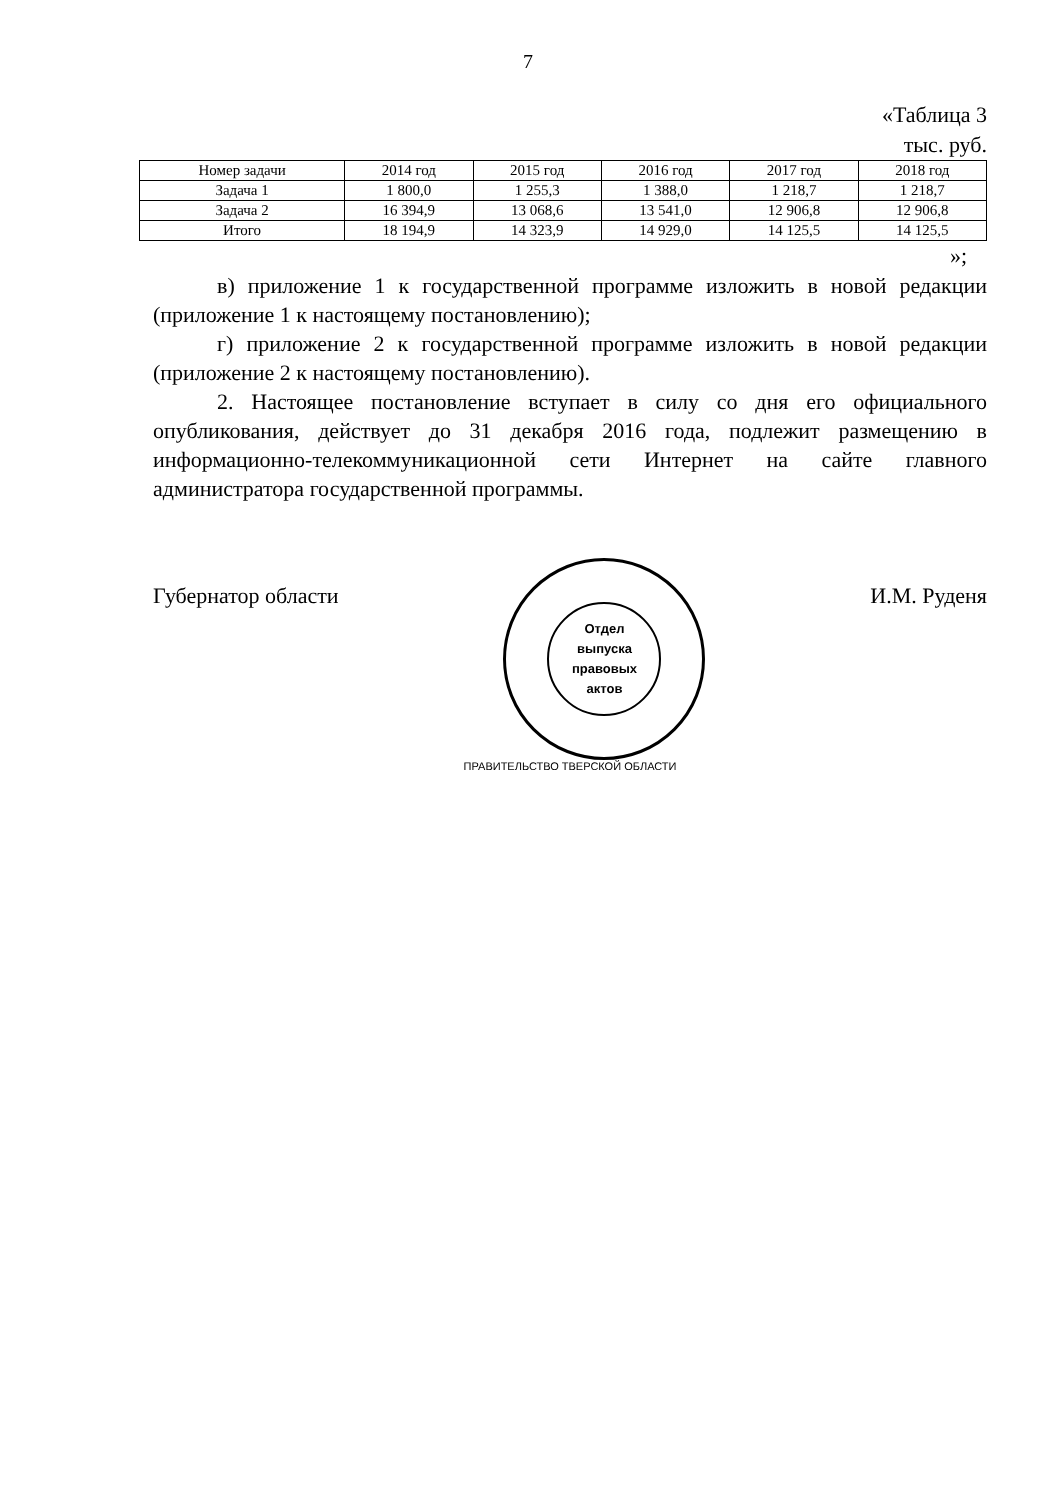7
«Таблица 3
тыс. руб.
| Номер задачи | 2014 год | 2015 год | 2016 год | 2017 год | 2018 год |
| --- | --- | --- | --- | --- | --- |
| Задача 1 | 1 800,0 | 1 255,3 | 1 388,0 | 1 218,7 | 1 218,7 |
| Задача 2 | 16 394,9 | 13 068,6 | 13 541,0 | 12 906,8 | 12 906,8 |
| Итого | 18 194,9 | 14 323,9 | 14 929,0 | 14 125,5 | 14 125,5 |
»;
в) приложение 1 к государственной программе изложить в новой редакции (приложение 1 к настоящему постановлению);
г) приложение 2 к государственной программе изложить в новой редакции (приложение 2 к настоящему постановлению).
2. Настоящее постановление вступает в силу со дня его официального опубликования, действует до 31 декабря 2016 года, подлежит размещению в информационно-телекоммуникационной сети Интернет на сайте главного администратора государственной программы.
Губернатор области
Отдел
выпуска
правовых
актов
И.М. Руденя
ПРАВИТЕЛЬСТВО ТВЕРСКОЙ ОБЛАСТИ